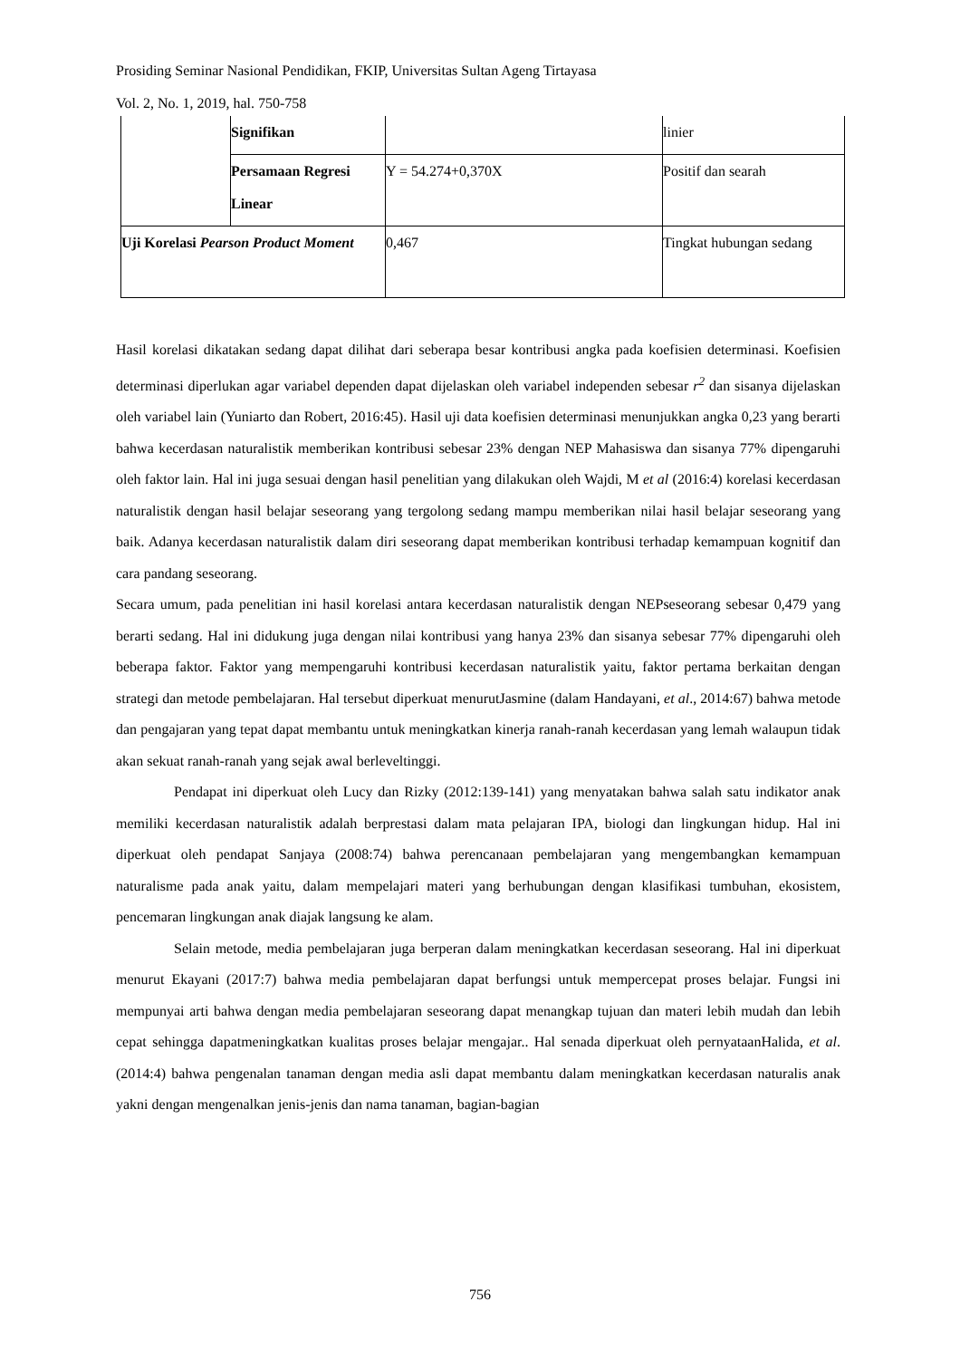Prosiding Seminar Nasional Pendidikan, FKIP, Universitas Sultan Ageng Tirtayasa
Vol. 2, No. 1, 2019, hal. 750-758
| | Signifikan | | linier |
| | Persamaan Regresi Linear | Y = 54.274+0,370X | Positif dan searah |
| Uji Korelasi Pearson Product Moment | | 0,467 | Tingkat hubungan sedang |
Hasil korelasi dikatakan sedang dapat dilihat dari seberapa besar kontribusi angka pada koefisien determinasi. Koefisien determinasi diperlukan agar variabel dependen dapat dijelaskan oleh variabel independen sebesar r<sup>2</sup> dan sisanya dijelaskan oleh variabel lain (Yuniarto dan Robert, 2016:45). Hasil uji data koefisien determinasi menunjukkan angka 0,23 yang berarti bahwa kecerdasan naturalistik memberikan kontribusi sebesar 23% dengan NEP Mahasiswa dan sisanya 77% dipengaruhi oleh faktor lain. Hal ini juga sesuai dengan hasil penelitian yang dilakukan oleh Wajdi, M et al (2016:4) korelasi kecerdasan naturalistik dengan hasil belajar seseorang yang tergolong sedang mampu memberikan nilai hasil belajar seseorang yang baik. Adanya kecerdasan naturalistik dalam diri seseorang dapat memberikan kontribusi terhadap kemampuan kognitif dan cara pandang seseorang.
Secara umum, pada penelitian ini hasil korelasi antara kecerdasan naturalistik dengan NEPseseorang sebesar 0,479 yang berarti sedang. Hal ini didukung juga dengan nilai kontribusi yang hanya 23% dan sisanya sebesar 77% dipengaruhi oleh beberapa faktor. Faktor yang mempengaruhi kontribusi kecerdasan naturalistik yaitu, faktor pertama berkaitan dengan strategi dan metode pembelajaran. Hal tersebut diperkuat menurutJasmine (dalam Handayani, et al., 2014:67) bahwa metode dan pengajaran yang tepat dapat membantu untuk meningkatkan kinerja ranah-ranah kecerdasan yang lemah walaupun tidak akan sekuat ranah-ranah yang sejak awal berleveltinggi.
Pendapat ini diperkuat oleh Lucy dan Rizky (2012:139-141) yang menyatakan bahwa salah satu indikator anak memiliki kecerdasan naturalistik adalah berprestasi dalam mata pelajaran IPA, biologi dan lingkungan hidup. Hal ini diperkuat oleh pendapat Sanjaya (2008:74) bahwa perencanaan pembelajaran yang mengembangkan kemampuan naturalisme pada anak yaitu, dalam mempelajari materi yang berhubungan dengan klasifikasi tumbuhan, ekosistem, pencemaran lingkungan anak diajak langsung ke alam.
Selain metode, media pembelajaran juga berperan dalam meningkatkan kecerdasan seseorang. Hal ini diperkuat menurut Ekayani (2017:7) bahwa media pembelajaran dapat berfungsi untuk mempercepat proses belajar. Fungsi ini mempunyai arti bahwa dengan media pembelajaran seseorang dapat menangkap tujuan dan materi lebih mudah dan lebih cepat sehingga dapatmeningkatkan kualitas proses belajar mengajar.. Hal senada diperkuat oleh pernyataanHalida, et al. (2014:4) bahwa pengenalan tanaman dengan media asli dapat membantu dalam meningkatkan kecerdasan naturalis anak yakni dengan mengenalkan jenis-jenis dan nama tanaman, bagian-bagian
756